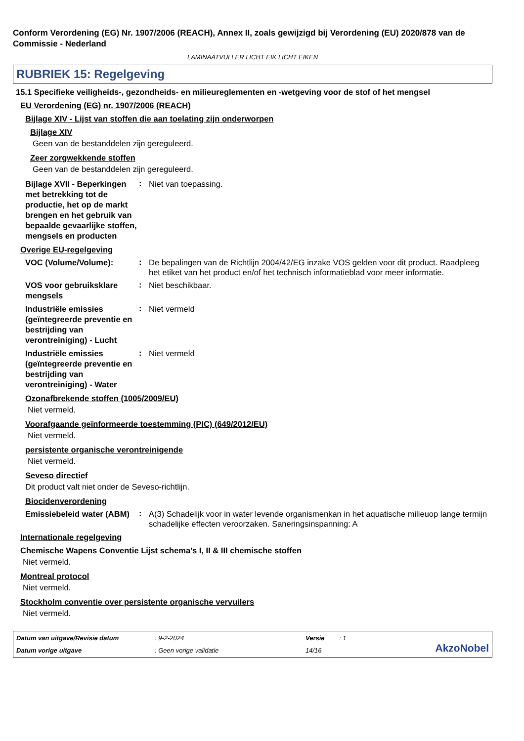Conform Verordening (EG) Nr. 1907/2006 (REACH), Annex II, zoals gewijzigd bij Verordening (EU) 2020/878 van de Commissie - Nederland
LAMINAATVULLER LICHT EIK LICHT EIKEN
RUBRIEK 15: Regelgeving
15.1 Specifieke veiligheids-, gezondheids- en milieureglementen en -wetgeving voor de stof of het mengsel
EU Verordening (EG) nr. 1907/2006 (REACH)
Bijlage XIV - Lijst van stoffen die aan toelating zijn onderworpen
Bijlage XIV
Geen van de bestanddelen zijn gereguleerd.
Zeer zorgwekkende stoffen
Geen van de bestanddelen zijn gereguleerd.
Bijlage XVII - Beperkingen met betrekking tot de productie, het op de markt brengen en het gebruik van bepaalde gevaarlijke stoffen, mengsels en producten
:
Niet van toepassing.
Overige EU-regelgeving
VOC (Volume/Volume):
:
De bepalingen van de Richtlijn 2004/42/EG inzake VOS gelden voor dit product. Raadpleeg het etiket van het product en/of het technisch informatieblad voor meer informatie.
VOS voor gebruiksklare mengsels
:
Niet beschikbaar.
Industriële emissies (geïntegreerde preventie en bestrijding van verontreiniging) - Lucht
:
Niet vermeld
Industriële emissies (geïntegreerde preventie en bestrijding van verontreiniging) - Water
:
Niet vermeld
Ozonafbrekende stoffen (1005/2009/EU)
Niet vermeld.
Voorafgaande geïnformeerde toestemming (PIC) (649/2012/EU)
Niet vermeld.
persistente organische verontreinigende
Niet vermeld.
Seveso directief
Dit product valt niet onder de Seveso-richtlijn.
Biocidenverordening
Emissiebeleid water (ABM)
:
A(3) Schadelijk voor in water levende organismenkan in het aquatische milieuop lange termijn schadelijke effecten veroorzaken. Saneringsinspanning: A
Internationale regelgeving
Chemische Wapens Conventie Lijst schema's I, II & III chemische stoffen
Niet vermeld.
Montreal protocol
Niet vermeld.
Stockholm conventie over persistente organische vervuilers
Niet vermeld.
Datum van uitgave/Revisie datum
: 9-2-2024
Versie
: 1
AkzoNobel
Datum vorige uitgave
: Geen vorige validatie
14/16